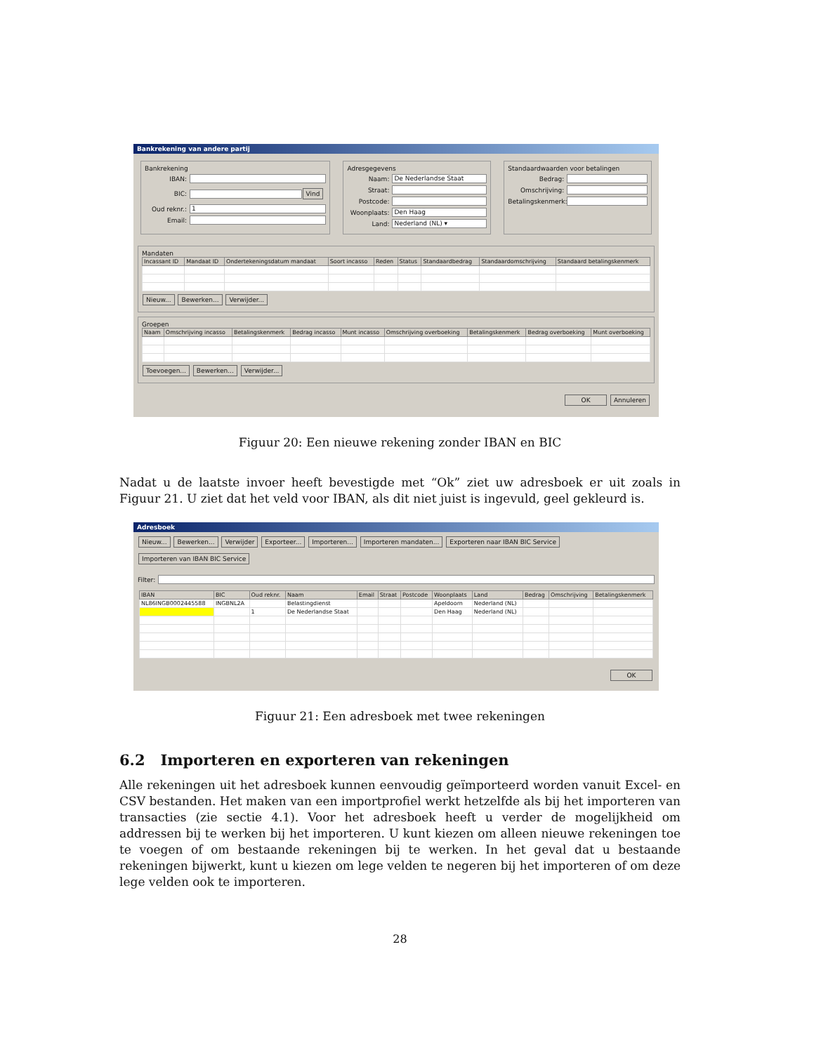Bankrekening van andere partij
Bankrekening
IBAN:
BIC:
Vind
Oud reknr.:
1
Email:
Adresgegevens
Naam:
De Nederlandse Staat
Straat:
Postcode:
Woonplaats:
Den Haag
Land:
Nederland (NL) ▾
Standaardwaarden voor betalingen
Bedrag:
Omschrijving:
Betalingskenmerk:
Mandaten
| Incassant ID | Mandaat ID | Ondertekeningsdatum mandaat | Soort incasso | Reden | Status | Standaardbedrag | Standaardomschrijving | Standaard betalingskenmerk |
| --- | --- | --- | --- | --- | --- | --- | --- | --- |
Nieuw... Bewerken... Verwijder...
Groepen
| Naam | Omschrijving incasso | Betalingskenmerk | Bedrag incasso | Munt incasso | Omschrijving overboeking | Betalingskenmerk | Bedrag overboeking | Munt overboeking |
| --- | --- | --- | --- | --- | --- | --- | --- | --- |
Toevoegen... Bewerken... Verwijder...
OK Annuleren
Figuur 20: Een nieuwe rekening zonder IBAN en BIC
Nadat u de laatste invoer heeft bevestigde met “Ok” ziet uw adresboek er uit zoals in Figuur 21. U ziet dat het veld voor IBAN, als dit niet juist is ingevuld, geel gekleurd is.
Adresboek
Nieuw... Bewerken... Verwijder Exporteer... Importeren... Importeren mandaten... Exporteren naar IBAN BIC Service Importeren van IBAN BIC Service
Filter:
| IBAN | BIC | Oud reknr. | Naam | Email | Straat | Postcode | Woonplaats | Land | Bedrag | Omschrijving | Betalingskenmerk |
| --- | --- | --- | --- | --- | --- | --- | --- | --- | --- | --- | --- |
| NL86INGB0002445588 | INGBNL2A | | Belastingdienst | | | | Apeldoorn | Nederland (NL) | | | |
| | | 1 | De Nederlandse Staat | | | | Den Haag | Nederland (NL) | | | |
OK
Figuur 21: Een adresboek met twee rekeningen
6.2 Importeren en exporteren van rekeningen
Alle rekeningen uit het adresboek kunnen eenvoudig geïmporteerd worden vanuit Excel- en CSV bestanden. Het maken van een importprofiel werkt hetzelfde als bij het importeren van transacties (zie sectie 4.1). Voor het adresboek heeft u verder de mogelijkheid om addressen bij te werken bij het importeren. U kunt kiezen om alleen nieuwe rekeningen toe te voegen of om bestaande rekeningen bij te werken. In het geval dat u bestaande rekeningen bijwerkt, kunt u kiezen om lege velden te negeren bij het importeren of om deze lege velden ook te importeren.
28